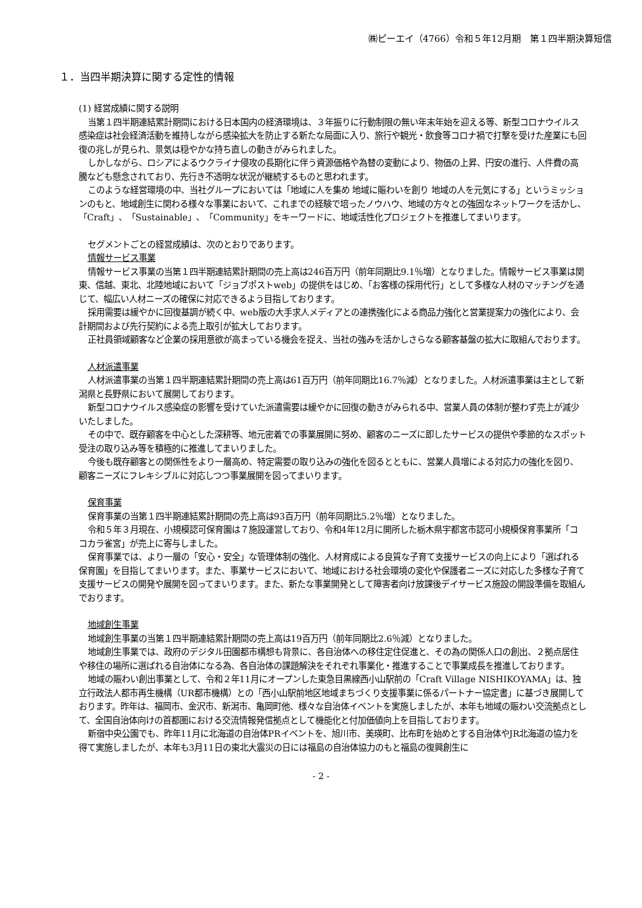㈱ピーエイ（4766）令和５年12月期　第１四半期決算短信
１．当四半期決算に関する定性的情報
(1) 経営成績に関する説明
当第１四半期連結累計期間における日本国内の経済環境は、３年振りに行動制限の無い年末年始を迎える等、新型コロナウイルス感染症は社会経済活動を維持しながら感染拡大を防止する新たな局面に入り、旅行や観光・飲食等コロナ禍で打撃を受けた産業にも回復の兆しが見られ、景気は穏やかな持ち直しの動きがみられました。
しかしながら、ロシアによるウクライナ侵攻の長期化に伴う資源価格や為替の変動により、物価の上昇、円安の進行、人件費の高騰なども懸念されており、先行き不透明な状況が継続するものと思われます。
このような経営環境の中、当社グループにおいては「地域に人を集め 地域に賑わいを創り 地域の人を元気にする」というミッションのもと、地域創生に関わる様々な事業において、これまでの経験で培ったノウハウ、地域の方々との強固なネットワークを活かし、「Craft」、「Sustainable」、「Community」をキーワードに、地域活性化プロジェクトを推進してまいります。
セグメントごとの経営成績は、次のとおりであります。
情報サービス事業
情報サービス事業の当第１四半期連結累計期間の売上高は246百万円（前年同期比9.1％増）となりました。情報サービス事業は関東、信越、東北、北陸地域において「ジョブポストweb」の提供をはじめ、「お客様の採用代行」として多様な人材のマッチングを通じて、幅広い人材ニーズの確保に対応できるよう目指しております。
採用需要は緩やかに回復基調が続く中、web版の大手求人メディアとの連携強化による商品力強化と営業提案力の強化により、会計期間および先行契約による売上取引が拡大しております。
正社員領域顧客など企業の採用意欲が高まっている機会を捉え、当社の強みを活かしさらなる顧客基盤の拡大に取組んでおります。
人材派遣事業
人材派遣事業の当第１四半期連結累計期間の売上高は61百万円（前年同期比16.7％減）となりました。人材派遣事業は主として新潟県と長野県において展開しております。
新型コロナウイルス感染症の影響を受けていた派遣需要は緩やかに回復の動きがみられる中、営業人員の体制が整わず売上が減少いたしました。
その中で、既存顧客を中心とした深耕等、地元密着での事業展開に努め、顧客のニーズに即したサービスの提供や季節的なスポット受注の取り込み等を積極的に推進してまいりました。
今後も既存顧客との関係性をより一層高め、特定需要の取り込みの強化を図るとともに、営業人員増による対応力の強化を図り、顧客ニーズにフレキシブルに対応しつつ事業展開を図ってまいります。
保育事業
保育事業の当第１四半期連結累計期間の売上高は93百万円（前年同期比5.2％増）となりました。
令和５年３月現在、小規模認可保育園は７施設運営しており、令和4年12月に開所した栃木県宇都宮市認可小規模保育事業所「ココカラ雀宮」が売上に寄与しました。
保育事業では、より一層の「安心・安全」な管理体制の強化、人材育成による良質な子育て支援サービスの向上により「選ばれる保育園」を目指してまいります。また、事業サービスにおいて、地域における社会環境の変化や保護者ニーズに対応した多様な子育て支援サービスの開発や展開を図ってまいります。また、新たな事業開発として障害者向け放課後デイサービス施設の開設準備を取組んでおります。
地域創生事業
地域創生事業の当第１四半期連結累計期間の売上高は19百万円（前年同期比2.6％減）となりました。
地域創生事業では、政府のデジタル田園都市構想も背景に、各自治体への移住定住促進と、その為の関係人口の創出、２拠点居住や移住の場所に選ばれる自治体になる為、各自治体の課題解決をそれぞれ事業化・推進することで事業成長を推進しております。
地域の賑わい創出事業として、令和２年11月にオープンした東急目黒線西小山駅前の「Craft Village NISHIKOYAMA」は、独立行政法人都市再生機構（UR都市機構）との「西小山駅前地区地域まちづくり支援事業に係るパートナー協定書」に基づき展開しております。昨年は、福岡市、金沢市、新潟市、亀岡町他、様々な自治体イベントを実施しましたが、本年も地域の賑わい交流拠点として、全国自治体向けの首都圏における交流情報発信拠点として機能化と付加価値向上を目指しております。
新宿中央公園でも、昨年11月に北海道の自治体PRイベントを、旭川市、美瑛町、比布町を始めとする自治体やJR北海道の協力を得て実施しましたが、本年も3月11日の東北大震災の日には福島の自治体協力のもと福島の復興創生に
- 2 -